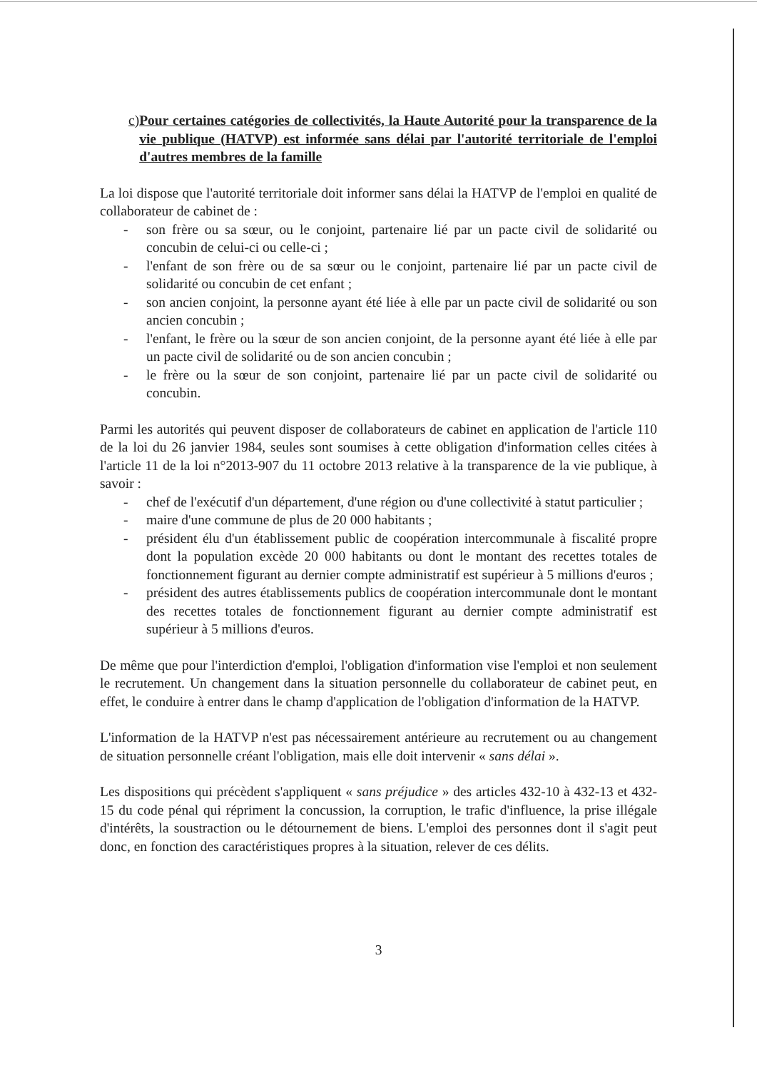c) Pour certaines catégories de collectivités, la Haute Autorité pour la transparence de la vie publique (HATVP) est informée sans délai par l'autorité territoriale de l'emploi d'autres membres de la famille
La loi dispose que l'autorité territoriale doit informer sans délai la HATVP de l'emploi en qualité de collaborateur de cabinet de :
- son frère ou sa sœur, ou le conjoint, partenaire lié par un pacte civil de solidarité ou concubin de celui-ci ou celle-ci ;
- l'enfant de son frère ou de sa sœur ou le conjoint, partenaire lié par un pacte civil de solidarité ou concubin de cet enfant ;
- son ancien conjoint, la personne ayant été liée à elle par un pacte civil de solidarité ou son ancien concubin ;
- l'enfant, le frère ou la sœur de son ancien conjoint, de la personne ayant été liée à elle par un pacte civil de solidarité ou de son ancien concubin ;
- le frère ou la sœur de son conjoint, partenaire lié par un pacte civil de solidarité ou concubin.
Parmi les autorités qui peuvent disposer de collaborateurs de cabinet en application de l'article 110 de la loi du 26 janvier 1984, seules sont soumises à cette obligation d'information celles citées à l'article 11 de la loi n°2013-907 du 11 octobre 2013 relative à la transparence de la vie publique, à savoir :
- chef de l'exécutif d'un département, d'une région ou d'une collectivité à statut particulier ;
- maire d'une commune de plus de 20 000 habitants ;
- président élu d'un établissement public de coopération intercommunale à fiscalité propre dont la population excède 20 000 habitants ou dont le montant des recettes totales de fonctionnement figurant au dernier compte administratif est supérieur à 5 millions d'euros ;
- président des autres établissements publics de coopération intercommunale dont le montant des recettes totales de fonctionnement figurant au dernier compte administratif est supérieur à 5 millions d'euros.
De même que pour l'interdiction d'emploi, l'obligation d'information vise l'emploi et non seulement le recrutement. Un changement dans la situation personnelle du collaborateur de cabinet peut, en effet, le conduire à entrer dans le champ d'application de l'obligation d'information de la HATVP.
L'information de la HATVP n'est pas nécessairement antérieure au recrutement ou au changement de situation personnelle créant l'obligation, mais elle doit intervenir « sans délai ».
Les dispositions qui précèdent s'appliquent « sans préjudice » des articles 432-10 à 432-13 et 432-15 du code pénal qui répriment la concussion, la corruption, le trafic d'influence, la prise illégale d'intérêts, la soustraction ou le détournement de biens. L'emploi des personnes dont il s'agit peut donc, en fonction des caractéristiques propres à la situation, relever de ces délits.
3